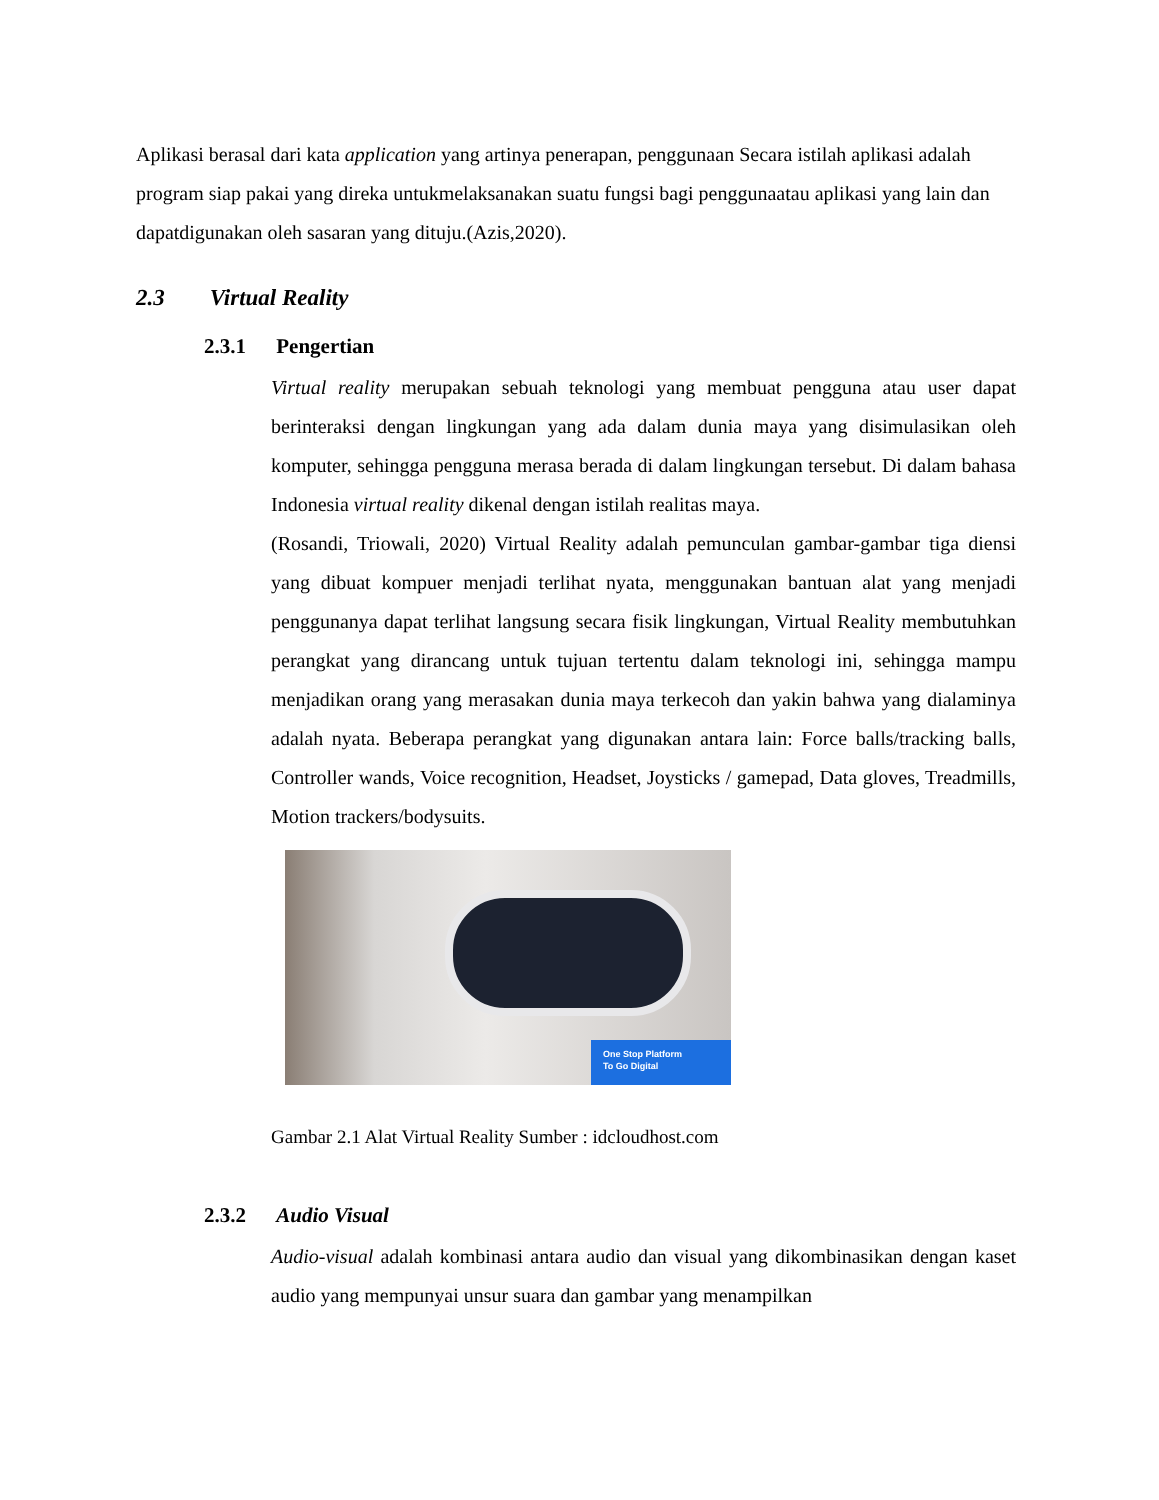Aplikasi berasal dari kata application yang artinya penerapan, penggunaan Secara istilah aplikasi adalah program siap pakai yang direka untukmelaksanakan suatu fungsi bagi penggunaatau aplikasi yang lain dan dapatdigunakan oleh sasaran yang dituju.(Azis,2020).
2.3 Virtual Reality
2.3.1 Pengertian
Virtual reality merupakan sebuah teknologi yang membuat pengguna atau user dapat berinteraksi dengan lingkungan yang ada dalam dunia maya yang disimulasikan oleh komputer, sehingga pengguna merasa berada di dalam lingkungan tersebut. Di dalam bahasa Indonesia virtual reality dikenal dengan istilah realitas maya.
(Rosandi, Triowali, 2020) Virtual Reality adalah pemunculan gambar-gambar tiga diensi yang dibuat kompuer menjadi terlihat nyata, menggunakan bantuan alat yang menjadi penggunanya dapat terlihat langsung secara fisik lingkungan, Virtual Reality membutuhkan perangkat yang dirancang untuk tujuan tertentu dalam teknologi ini, sehingga mampu menjadikan orang yang merasakan dunia maya terkecoh dan yakin bahwa yang dialaminya adalah nyata. Beberapa perangkat yang digunakan antara lain: Force balls/tracking balls, Controller wands, Voice recognition, Headset, Joysticks / gamepad, Data gloves, Treadmills, Motion trackers/bodysuits.
One Stop Platform
To Go Digital
Gambar 2.1 Alat Virtual Reality Sumber : idcloudhost.com
2.3.2 Audio Visual
Audio-visual adalah kombinasi antara audio dan visual yang dikombinasikan dengan kaset audio yang mempunyai unsur suara dan gambar yang menampilkan